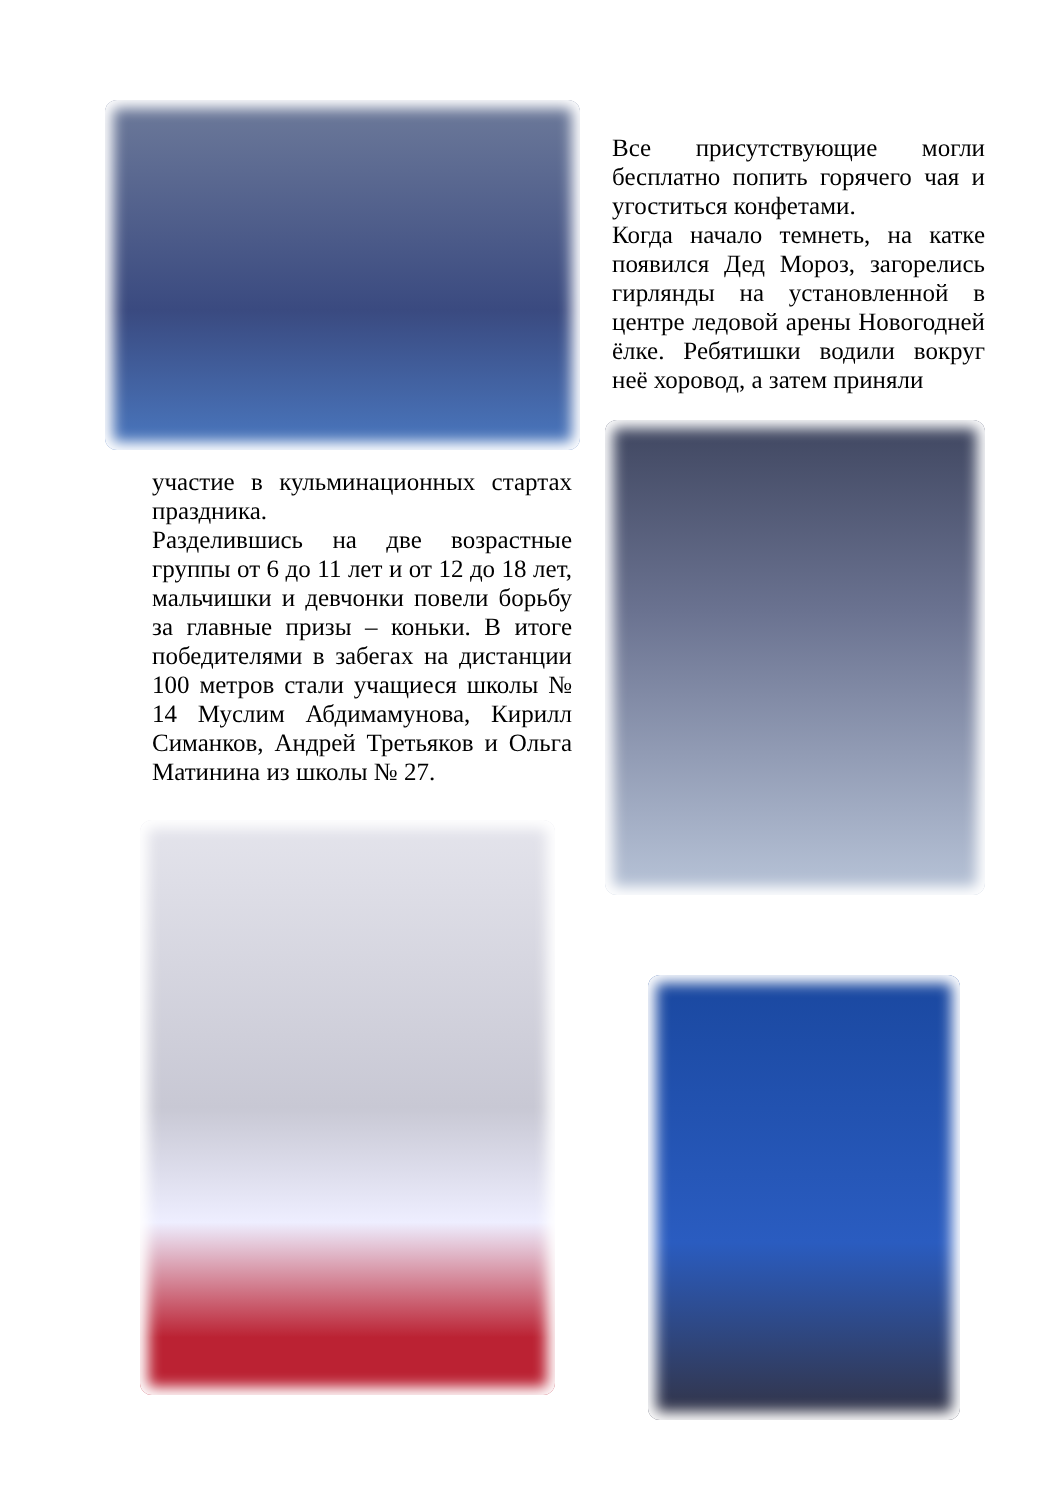Все присутствующие могли бесплатно попить горячего чая и угоститься конфетами.
Когда начало темнеть, на катке появился Дед Мороз, загорелись гирлянды на установленной в центре ледовой арены Новогодней ёлке. Ребятишки водили вокруг неё хоровод, а затем приняли
участие в кульминационных стартах праздника.
Разделившись на две возрастные группы от 6 до 11 лет и от 12 до 18 лет, мальчишки и девчонки повели борьбу за главные призы – коньки. В итоге победителями в забегах на дистанции 100 метров стали учащиеся школы № 14 Муслим Абдимамунова, Кирилл Симанков, Андрей Третьяков и Ольга Матинина из школы № 27.